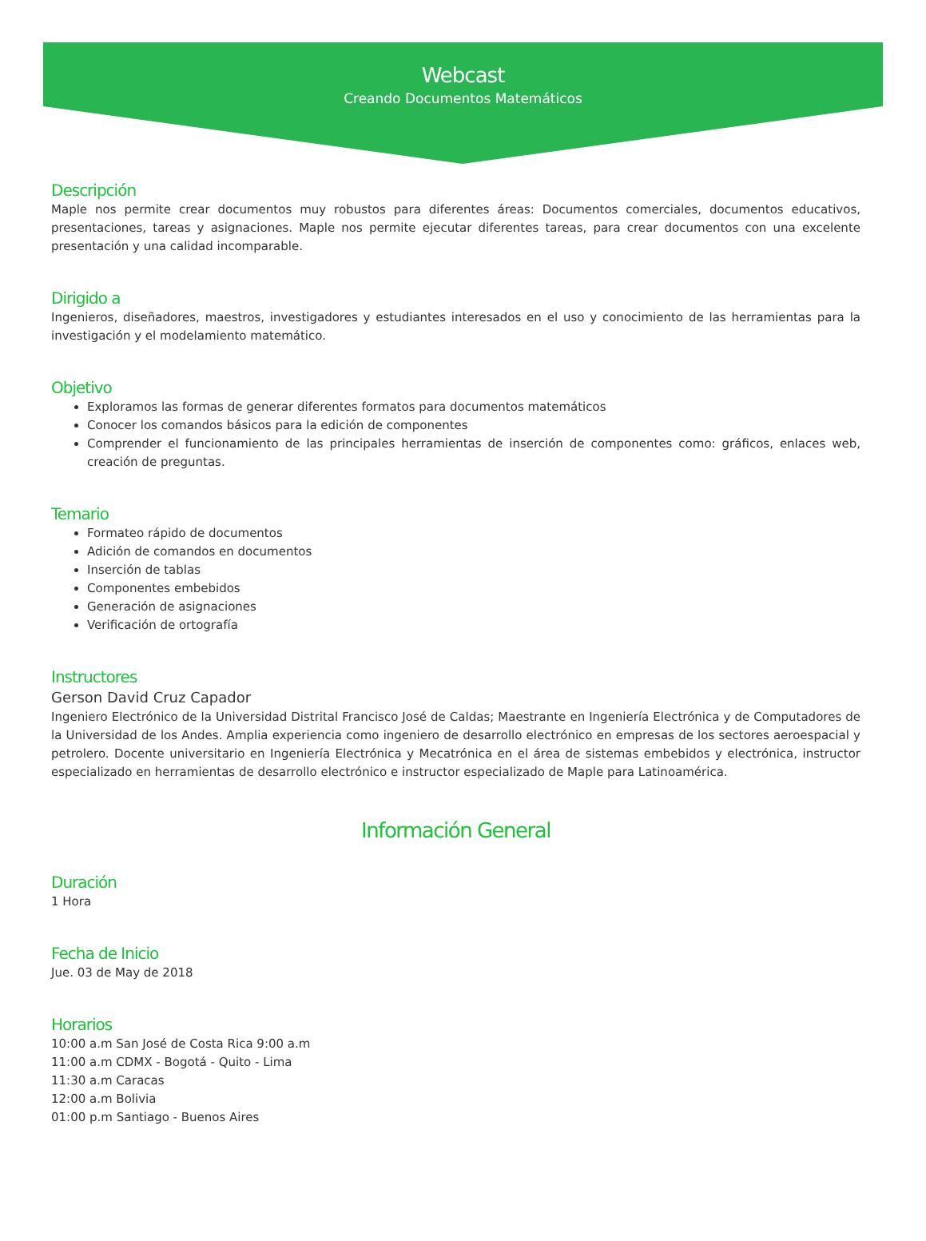Webcast
Creando Documentos Matemáticos
Descripción
Maple nos permite crear documentos muy robustos para diferentes áreas: Documentos comerciales, documentos educativos, presentaciones, tareas y asignaciones. Maple nos permite ejecutar diferentes tareas, para crear documentos con una excelente presentación y una calidad incomparable.
Dirigido a
Ingenieros, diseñadores, maestros, investigadores y estudiantes interesados en el uso y conocimiento de las herramientas para la investigación y el modelamiento matemático.
Objetivo
Exploramos las formas de generar diferentes formatos para documentos matemáticos
Conocer los comandos básicos para la edición de componentes
Comprender el funcionamiento de las principales herramientas de inserción de componentes como: gráficos, enlaces web, creación de preguntas.
Temario
Formateo rápido de documentos
Adición de comandos en documentos
Inserción de tablas
Componentes embebidos
Generación de asignaciones
Verificación de ortografía
Instructores
Gerson David Cruz Capador
Ingeniero Electrónico de la Universidad Distrital Francisco José de Caldas; Maestrante en Ingeniería Electrónica y de Computadores de la Universidad de los Andes. Amplia experiencia como ingeniero de desarrollo electrónico en empresas de los sectores aeroespacial y petrolero. Docente universitario en Ingeniería Electrónica y Mecatrónica en el área de sistemas embebidos y electrónica, instructor especializado en herramientas de desarrollo electrónico e instructor especializado de Maple para Latinoamérica.
Información General
Duración
1 Hora
Fecha de Inicio
Jue. 03 de May de 2018
Horarios
10:00 a.m San José de Costa Rica 9:00 a.m
11:00 a.m CDMX - Bogotá - Quito - Lima
11:30 a.m Caracas
12:00 a.m Bolivia
01:00 p.m Santiago - Buenos Aires